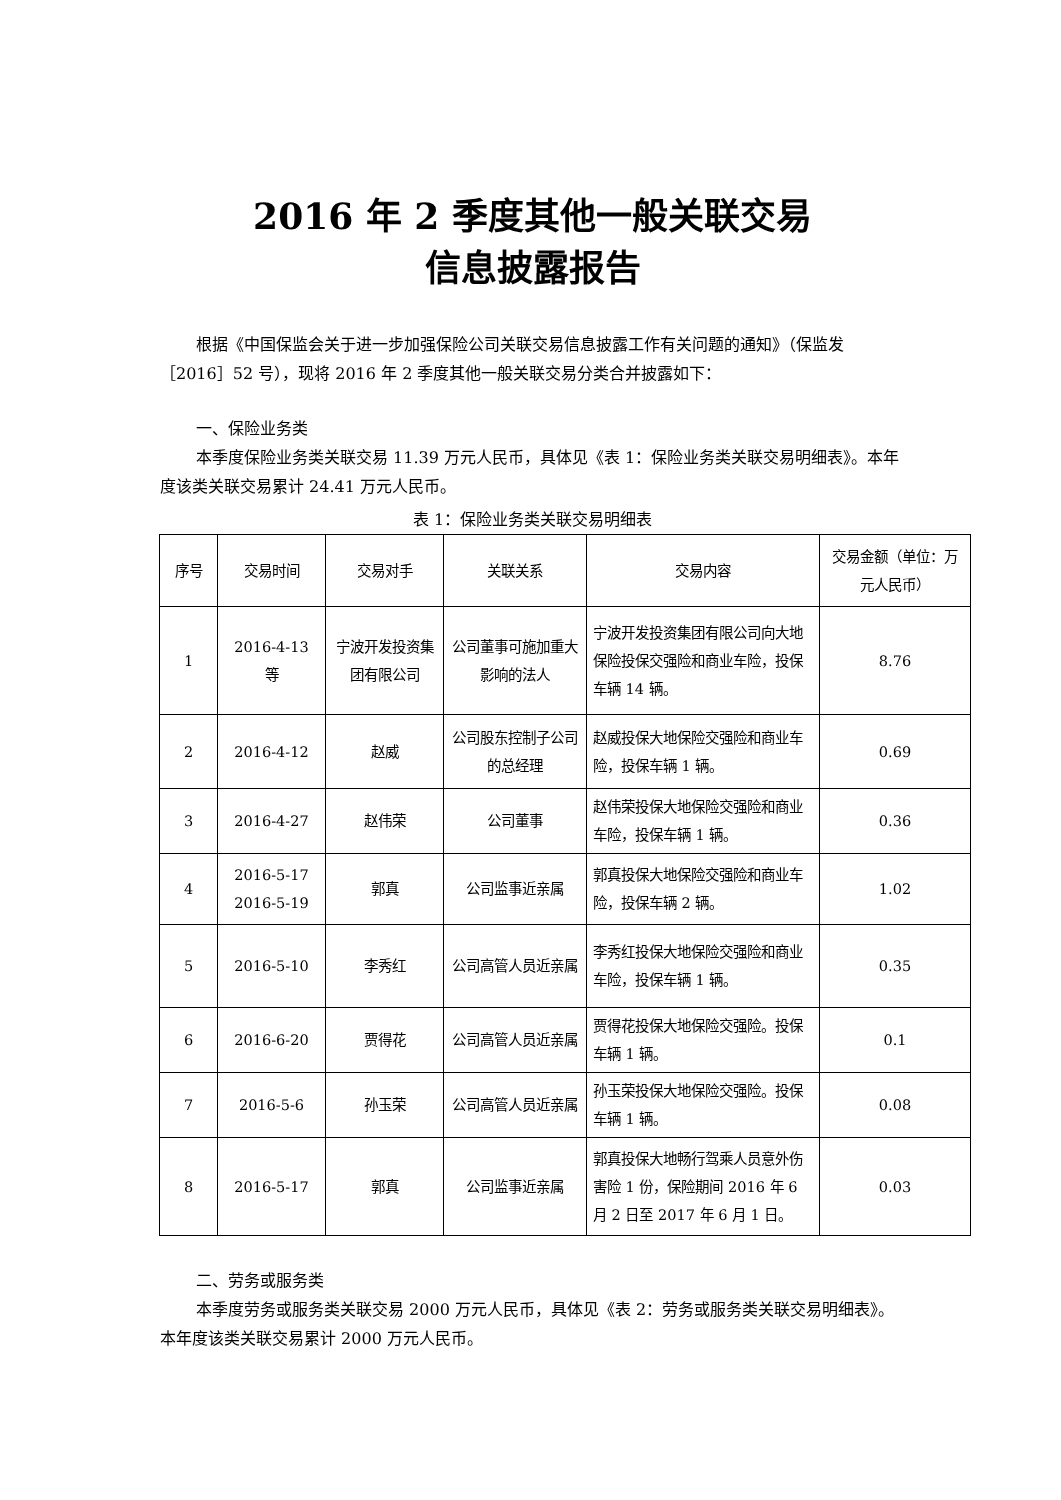2016 年 2 季度其他一般关联交易
信息披露报告
根据《中国保监会关于进一步加强保险公司关联交易信息披露工作有关问题的通知》（保监发［2016］52 号），现将 2016 年 2 季度其他一般关联交易分类合并披露如下：
一、保险业务类
本季度保险业务类关联交易 11.39 万元人民币，具体见《表 1：保险业务类关联交易明细表》。本年度该类关联交易累计 24.41 万元人民币。
表 1：保险业务类关联交易明细表
| 序号 | 交易时间 | 交易对手 | 关联关系 | 交易内容 | 交易金额（单位：万元人民币） |
| --- | --- | --- | --- | --- | --- |
| 1 | 2016-4-13 等 | 宁波开发投资集团有限公司 | 公司董事可施加重大影响的法人 | 宁波开发投资集团有限公司向大地保险投保交强险和商业车险，投保车辆 14 辆。 | 8.76 |
| 2 | 2016-4-12 | 赵威 | 公司股东控制子公司的总经理 | 赵威投保大地保险交强险和商业车险，投保车辆 1 辆。 | 0.69 |
| 3 | 2016-4-27 | 赵伟荣 | 公司董事 | 赵伟荣投保大地保险交强险和商业车险，投保车辆 1 辆。 | 0.36 |
| 4 | 2016-5-17 2016-5-19 | 郭真 | 公司监事近亲属 | 郭真投保大地保险交强险和商业车险，投保车辆 2 辆。 | 1.02 |
| 5 | 2016-5-10 | 李秀红 | 公司高管人员近亲属 | 李秀红投保大地保险交强险和商业车险，投保车辆 1 辆。 | 0.35 |
| 6 | 2016-6-20 | 贾得花 | 公司高管人员近亲属 | 贾得花投保大地保险交强险。投保车辆 1 辆。 | 0.1 |
| 7 | 2016-5-6 | 孙玉荣 | 公司高管人员近亲属 | 孙玉荣投保大地保险交强险。投保车辆 1 辆。 | 0.08 |
| 8 | 2016-5-17 | 郭真 | 公司监事近亲属 | 郭真投保大地畅行驾乘人员意外伤害险 1 份，保险期间 2016 年 6 月 2 日至 2017 年 6 月 1 日。 | 0.03 |
二、劳务或服务类
本季度劳务或服务类关联交易 2000 万元人民币，具体见《表 2：劳务或服务类关联交易明细表》。本年度该类关联交易累计 2000 万元人民币。